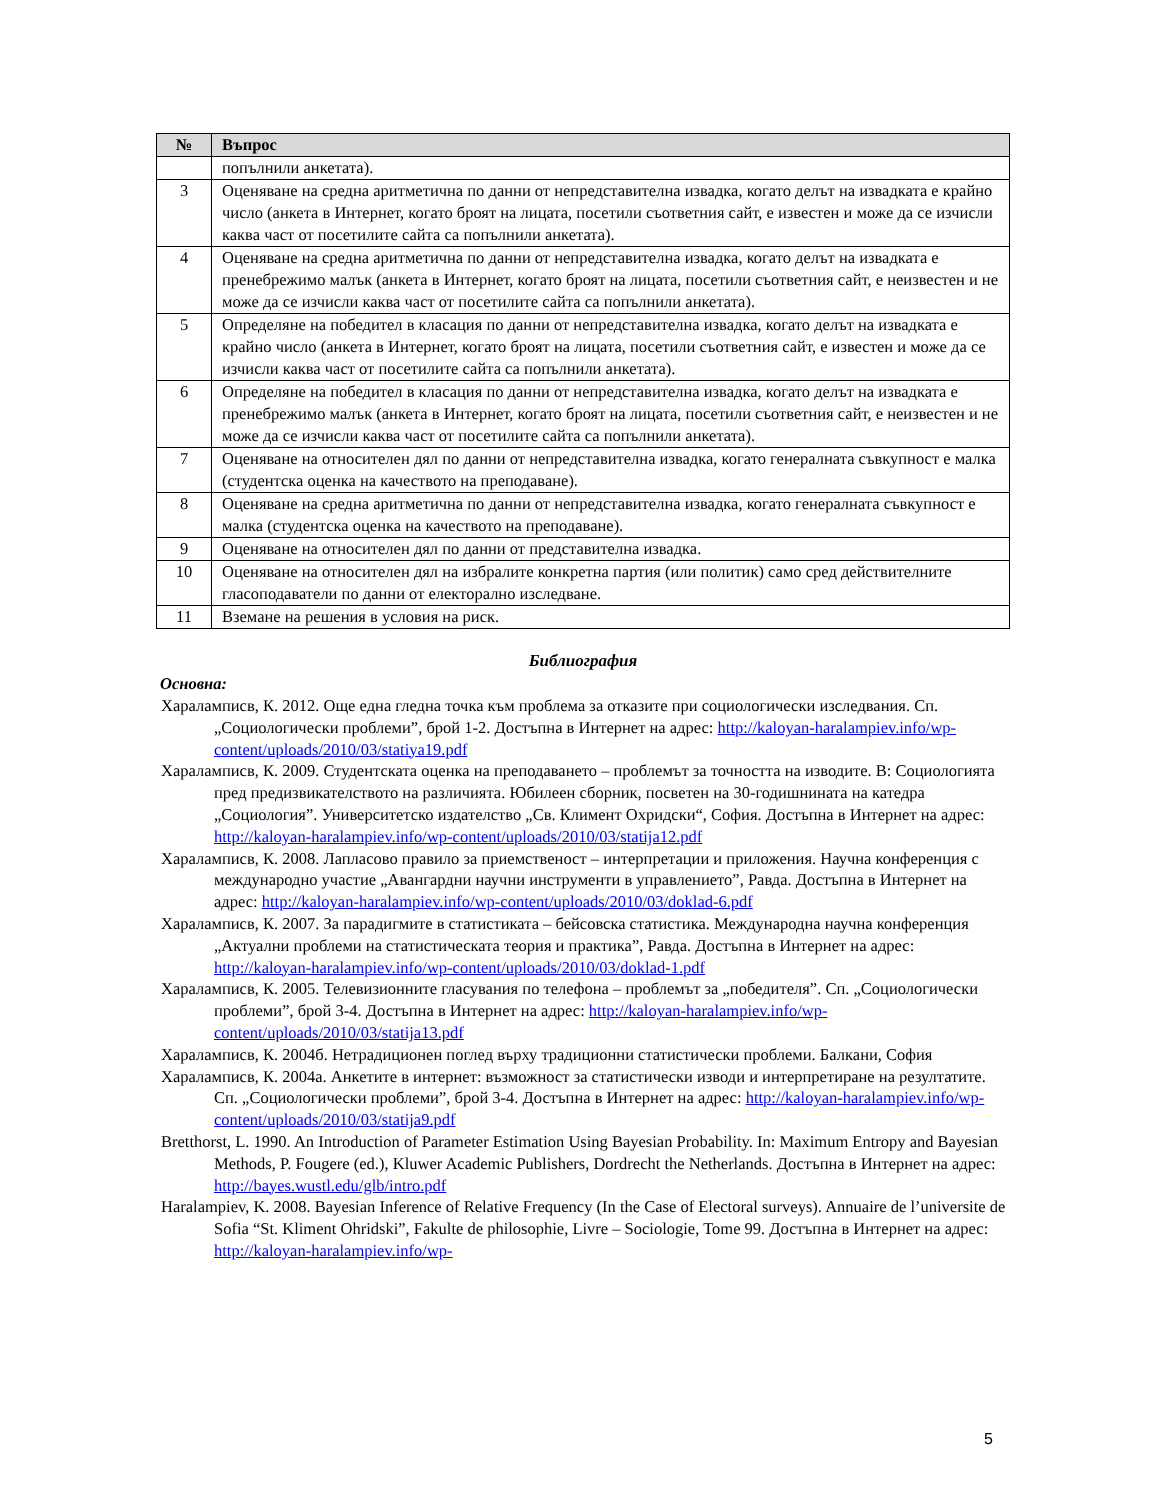| № | Въпрос |
| --- | --- |
| | попълнили анкетата). |
| 3 | Оценяване на средна аритметична по данни от непредставителна извадка, когато делът на извадката е крайно число (анкета в Интернет, когато броят на лицата, посетили съответния сайт, е известен и може да се изчисли каква част от посетилите сайта са попълнили анкетата). |
| 4 | Оценяване на средна аритметична по данни от непредставителна извадка, когато делът на извадката е пренебрежимо малък (анкета в Интернет, когато броят на лицата, посетили съответния сайт, е неизвестен и не може да се изчисли каква част от посетилите сайта са попълнили анкетата). |
| 5 | Определяне на победител в класация по данни от непредставителна извадка, когато делът на извадката е крайно число (анкета в Интернет, когато броят на лицата, посетили съответния сайт, е известен и може да се изчисли каква част от посетилите сайта са попълнили анкетата). |
| 6 | Определяне на победител в класация по данни от непредставителна извадка, когато делът на извадката е пренебрежимо малък (анкета в Интернет, когато броят на лицата, посетили съответния сайт, е неизвестен и не може да се изчисли каква част от посетилите сайта са попълнили анкетата). |
| 7 | Оценяване на относителен дял по данни от непредставителна извадка, когато генералната съвкупност е малка (студентска оценка на качеството на преподаване). |
| 8 | Оценяване на средна аритметична по данни от непредставителна извадка, когато генералната съвкупност е малка (студентска оценка на качеството на преподаване). |
| 9 | Оценяване на относителен дял по данни от представителна извадка. |
| 10 | Оценяване на относителен дял на избралите конкретна партия (или политик) само сред действителните гласоподаватели по данни от електорално изследване. |
| 11 | Вземане на решения в условия на риск. |
Библиография
Основна:
Хараламписв, К. 2012. Още една гледна точка към проблема за отказите при социологически изследвания. Сп. „Социологически проблеми”, брой 1-2. Достъпна в Интернет на адрес: http://kaloyan-haralampiev.info/wp-content/uploads/2010/03/statiya19.pdf
Хараламписв, К. 2009. Студентската оценка на преподаването – проблемът за точността на изводите. В: Социологията пред предизвикателството на различията. Юбилеен сборник, посветен на 30-годишнината на катедра „Социология”. Университетско издателство „Св. Климент Охридски“, София. Достъпна в Интернет на адрес: http://kaloyan-haralampiev.info/wp-content/uploads/2010/03/statija12.pdf
Хараламписв, К. 2008. Лапласово правило за приемственост – интерпретации и приложения. Научна конференция с международно участие „Авангардни научни инструменти в управлението”, Равда. Достъпна в Интернет на адрес: http://kaloyan-haralampiev.info/wp-content/uploads/2010/03/doklad-6.pdf
Хараламписв, К. 2007. За парадигмите в статистиката – бейсовска статистика. Международна научна конференция „Актуални проблеми на статистическата теория и практика”, Равда. Достъпна в Интернет на адрес: http://kaloyan-haralampiev.info/wp-content/uploads/2010/03/doklad-1.pdf
Хараламписв, К. 2005. Телевизионните гласувания по телефона – проблемът за „победителя”. Сп. „Социологически проблеми”, брой 3-4. Достъпна в Интернет на адрес: http://kaloyan-haralampiev.info/wp-content/uploads/2010/03/statija13.pdf
Хараламписв, К. 2004б. Нетрадиционен поглед върху традиционни статистически проблеми. Балкани, София
Хараламписв, К. 2004а. Анкетите в интернет: възможност за статистически изводи и интерпретиране на резултатите. Сп. „Социологически проблеми”, брой 3-4. Достъпна в Интернет на адрес: http://kaloyan-haralampiev.info/wp-content/uploads/2010/03/statija9.pdf
Bretthorst, L. 1990. An Introduction of Parameter Estimation Using Bayesian Probability. In: Maximum Entropy and Bayesian Methods, P. Fougere (ed.), Kluwer Academic Publishers, Dordrecht the Netherlands. Достъпна в Интернет на адрес: http://bayes.wustl.edu/glb/intro.pdf
Haralampiev, K. 2008. Bayesian Inference of Relative Frequency (In the Case of Electoral surveys). Annuaire de l’universite de Sofia “St. Kliment Ohridski”, Fakulte de philosophie, Livre – Sociologie, Tome 99. Достъпна в Интернет на адрес: http://kaloyan-haralampiev.info/wp-
5